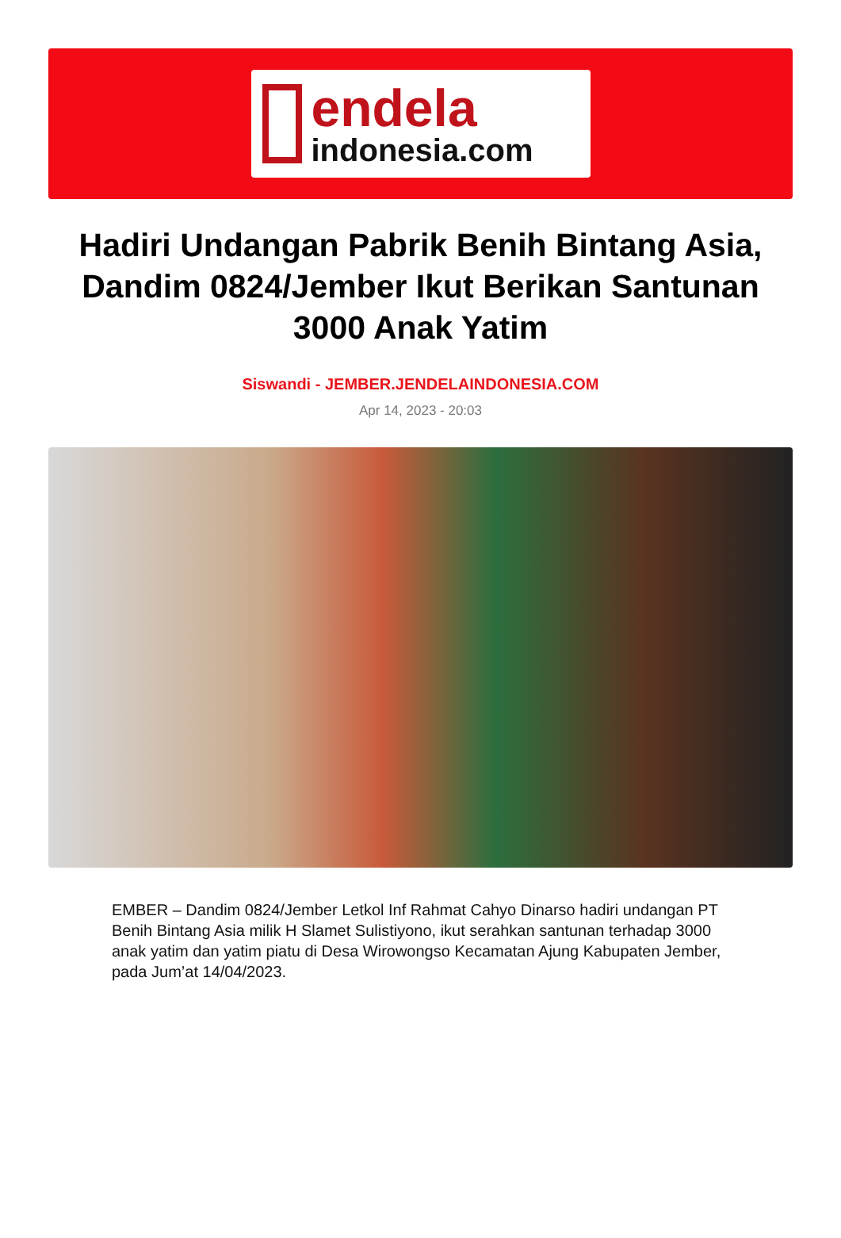endela
indonesia.com
Hadiri Undangan Pabrik Benih Bintang Asia, Dandim 0824/Jember Ikut Berikan Santunan 3000 Anak Yatim
Siswandi - JEMBER.JENDELAINDONESIA.COM
Apr 14, 2023 - 20:03
EMBER – Dandim 0824/Jember Letkol Inf Rahmat Cahyo Dinarso hadiri undangan PT Benih Bintang Asia milik H Slamet Sulistiyono, ikut serahkan santunan terhadap 3000 anak yatim dan yatim piatu di Desa Wirowongso Kecamatan Ajung Kabupaten Jember, pada Jum’at 14/04/2023.